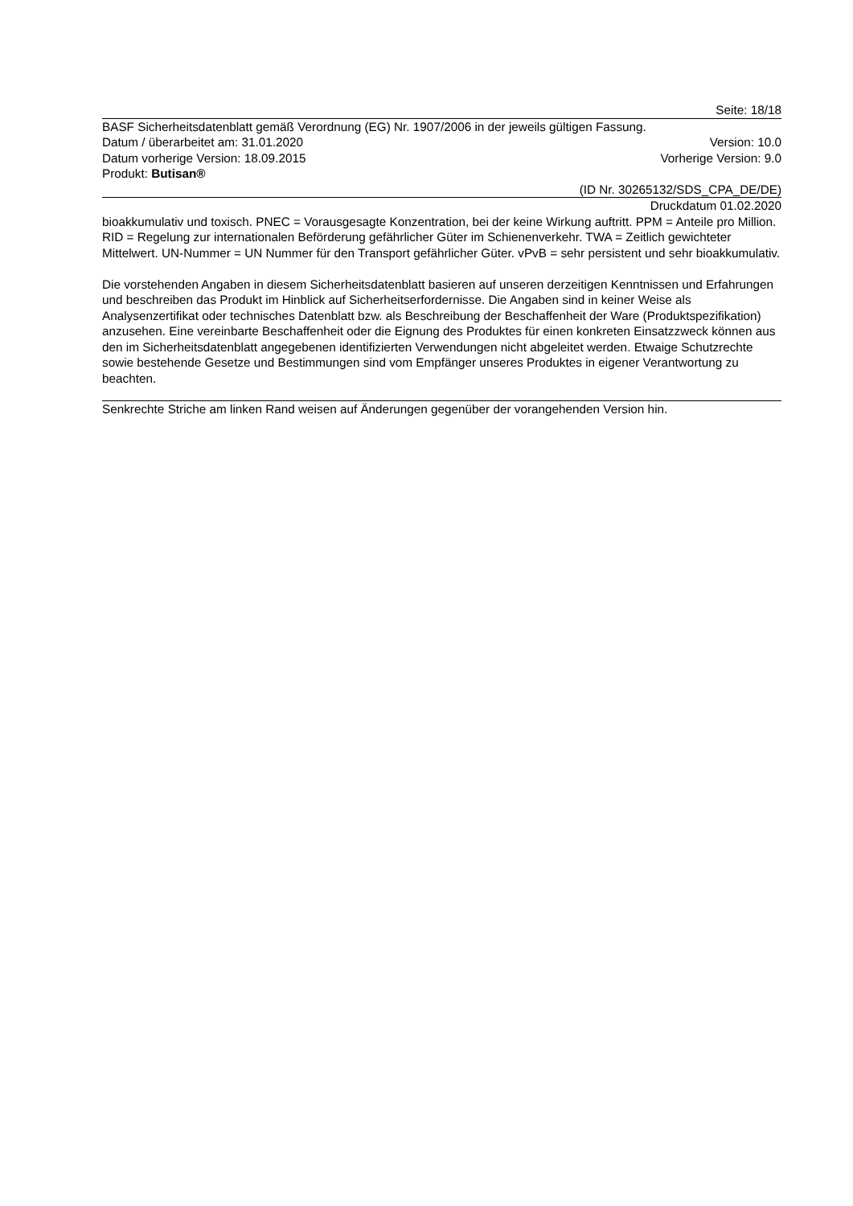Seite: 18/18
BASF Sicherheitsdatenblatt gemäß Verordnung (EG) Nr. 1907/2006 in der jeweils gültigen Fassung.
Datum / überarbeitet am: 31.01.2020 Version: 10.0
Datum vorherige Version: 18.09.2015 Vorherige Version: 9.0
Produkt: Butisan®
(ID Nr. 30265132/SDS_CPA_DE/DE)
Druckdatum 01.02.2020
bioakkumulativ und toxisch. PNEC = Vorausgesagte Konzentration, bei der keine Wirkung auftritt. PPM = Anteile pro Million. RID = Regelung zur internationalen Beförderung gefährlicher Güter im Schienenverkehr. TWA = Zeitlich gewichteter Mittelwert. UN-Nummer = UN Nummer für den Transport gefährlicher Güter. vPvB = sehr persistent und sehr bioakkumulativ.
Die vorstehenden Angaben in diesem Sicherheitsdatenblatt basieren auf unseren derzeitigen Kenntnissen und Erfahrungen und beschreiben das Produkt im Hinblick auf Sicherheitserfordernisse. Die Angaben sind in keiner Weise als Analysenzertifikat oder technisches Datenblatt bzw. als Beschreibung der Beschaffenheit der Ware (Produktspezifikation) anzusehen. Eine vereinbarte Beschaffenheit oder die Eignung des Produktes für einen konkreten Einsatzzweck können aus den im Sicherheitsdatenblatt angegebenen identifizierten Verwendungen nicht abgeleitet werden. Etwaige Schutzrechte sowie bestehende Gesetze und Bestimmungen sind vom Empfänger unseres Produktes in eigener Verantwortung zu beachten.
Senkrechte Striche am linken Rand weisen auf Änderungen gegenüber der vorangehenden Version hin.